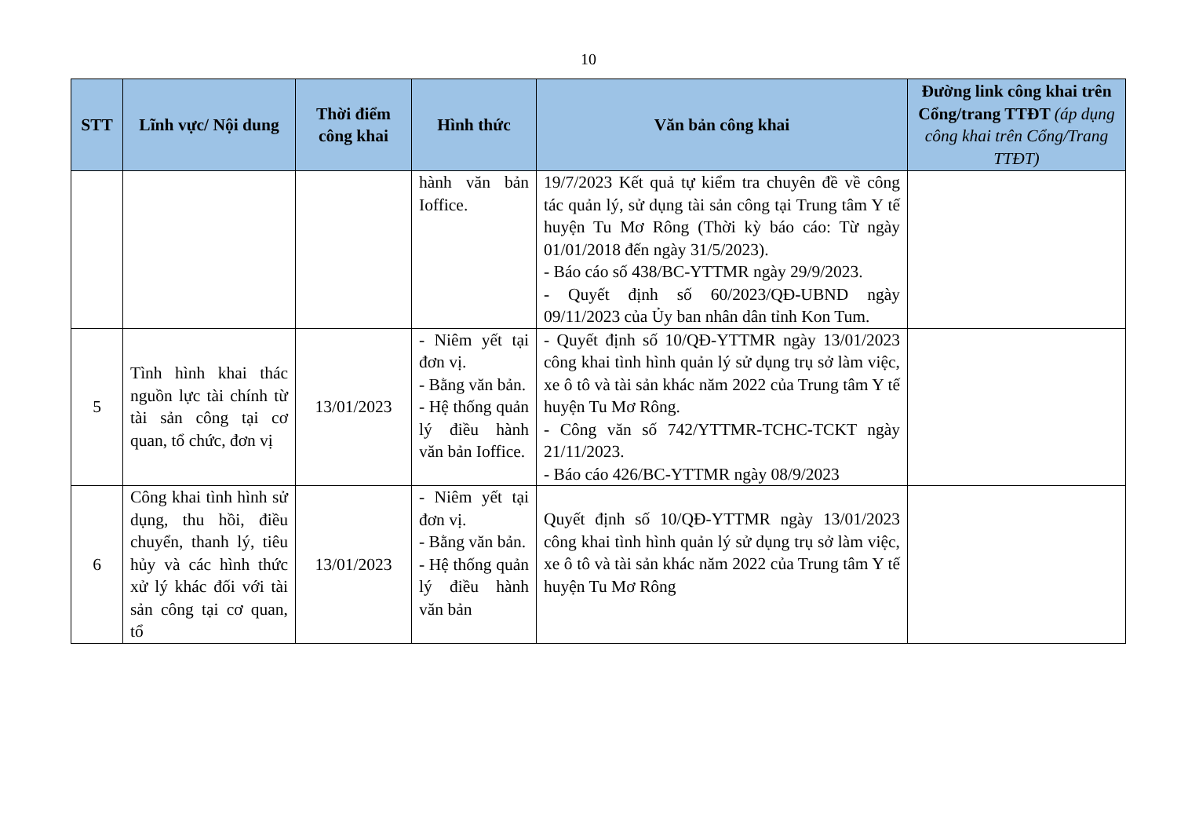10
| STT | Lĩnh vực/ Nội dung | Thời điểm công khai | Hình thức | Văn bản công khai | Đường link công khai trên Cổng/trang TTĐT (áp dụng công khai trên Cổng/Trang TTĐT) |
| --- | --- | --- | --- | --- | --- |
| | | | hành văn bản Ioffice. | 19/7/2023 Kết quả tự kiểm tra chuyên đề về công tác quản lý, sử dụng tài sản công tại Trung tâm Y tế huyện Tu Mơ Rông (Thời kỳ báo cáo: Từ ngày 01/01/2018 đến ngày 31/5/2023). - Báo cáo số 438/BC-YTTMR ngày 29/9/2023. - Quyết định số 60/2023/QĐ-UBND ngày 09/11/2023 của Ủy ban nhân dân tỉnh Kon Tum. | |
| 5 | Tình hình khai thác nguồn lực tài chính từ tài sản công tại cơ quan, tổ chức, đơn vị | 13/01/2023 | - Niêm yết tại đơn vị. - Bằng văn bản. - Hệ thống quản lý điều hành văn bản Ioffice. | - Quyết định số 10/QĐ-YTTMR ngày 13/01/2023 công khai tình hình quản lý sử dụng trụ sở làm việc, xe ô tô và tài sản khác năm 2022 của Trung tâm Y tế huyện Tu Mơ Rông. - Công văn số 742/YTTMR-TCHC-TCKT ngày 21/11/2023. - Báo cáo 426/BC-YTTMR ngày 08/9/2023 | |
| 6 | Công khai tình hình sử dụng, thu hồi, điều chuyển, thanh lý, tiêu hủy và các hình thức xử lý khác đối với tài sản công tại cơ quan, tổ | 13/01/2023 | - Niêm yết tại đơn vị. - Bằng văn bản. - Hệ thống quản lý điều hành văn bản | Quyết định số 10/QĐ-YTTMR ngày 13/01/2023 công khai tình hình quản lý sử dụng trụ sở làm việc, xe ô tô và tài sản khác năm 2022 của Trung tâm Y tế huyện Tu Mơ Rông | |